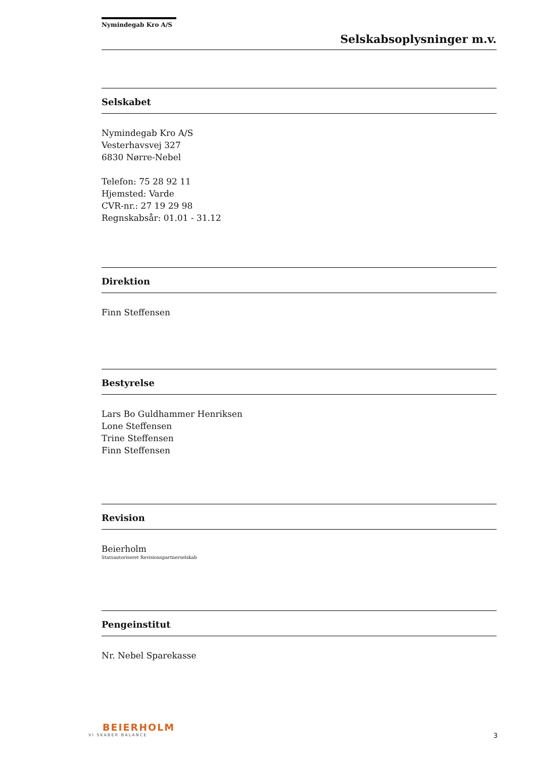Nymindegab Kro A/S
Selskabsoplysninger m.v.
Selskabet
Nymindegab Kro A/S
Vesterhavsvej 327
6830 Nørre-Nebel
Telefon: 75 28 92 11
Hjemsted: Varde
CVR-nr.: 27 19 29 98
Regnskabsår: 01.01 - 31.12
Direktion
Finn Steffensen
Bestyrelse
Lars Bo Guldhammer Henriksen
Lone Steffensen
Trine Steffensen
Finn Steffensen
Revision
Beierholm
Statsautoriseret Revisionspartnerselskab
Pengeinstitut
Nr. Nebel Sparekasse
BEIERHOLM
VI SKABER BALANCE
3